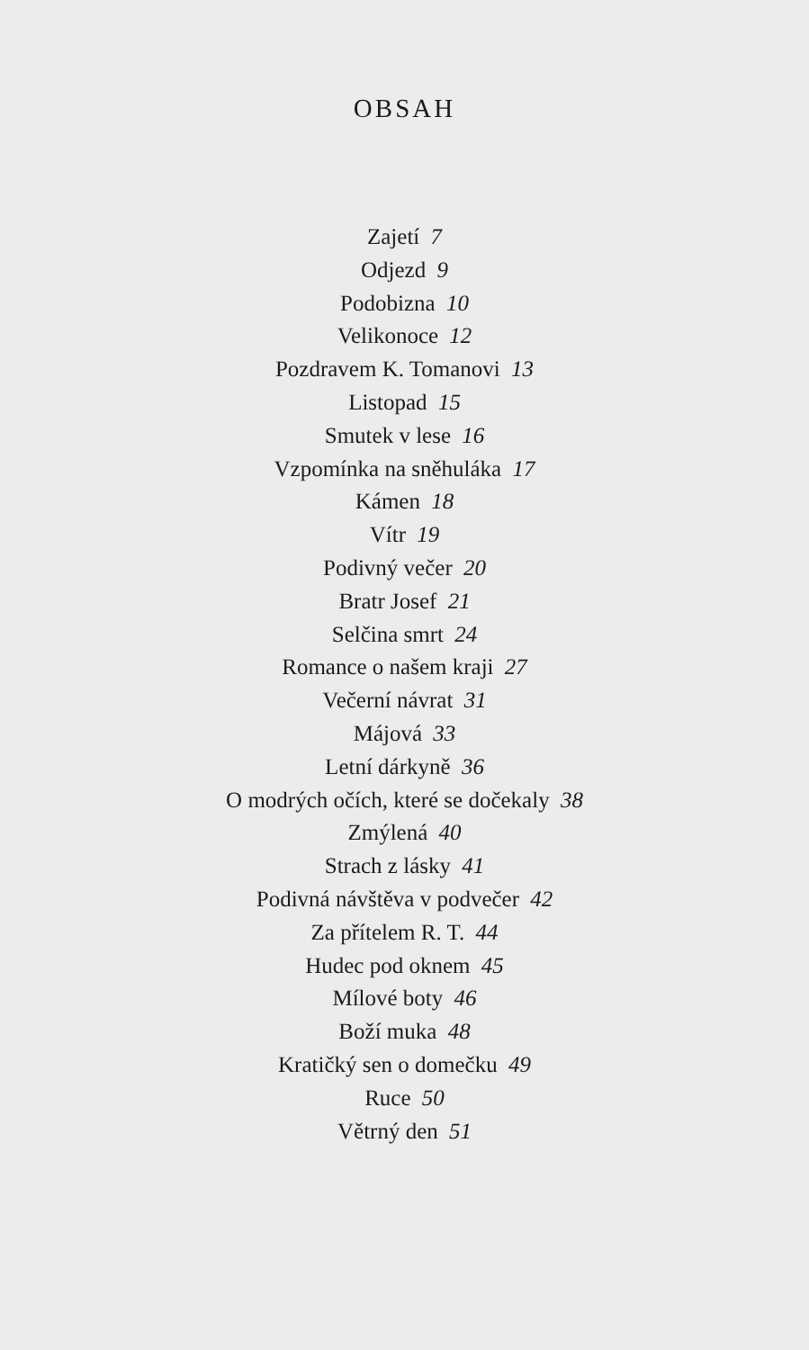OBSAH
Zajetí 7
Odjezd 9
Podobizna 10
Velikonoce 12
Pozdravem K. Tomanovi 13
Listopad 15
Smutek v lese 16
Vzpomínka na sněhuláka 17
Kámen 18
Vítr 19
Podivný večer 20
Bratr Josef 21
Selčina smrt 24
Romance o našem kraji 27
Večerní návrat 31
Májová 33
Letní dárkyně 36
O modrých očích, které se dočekaly 38
Zmýlená 40
Strach z lásky 41
Podivná návštěva v podvečer 42
Za přítelem R. T. 44
Hudec pod oknem 45
Mílové boty 46
Boží muka 48
Kratičký sen o domečku 49
Ruce 50
Větrný den 51